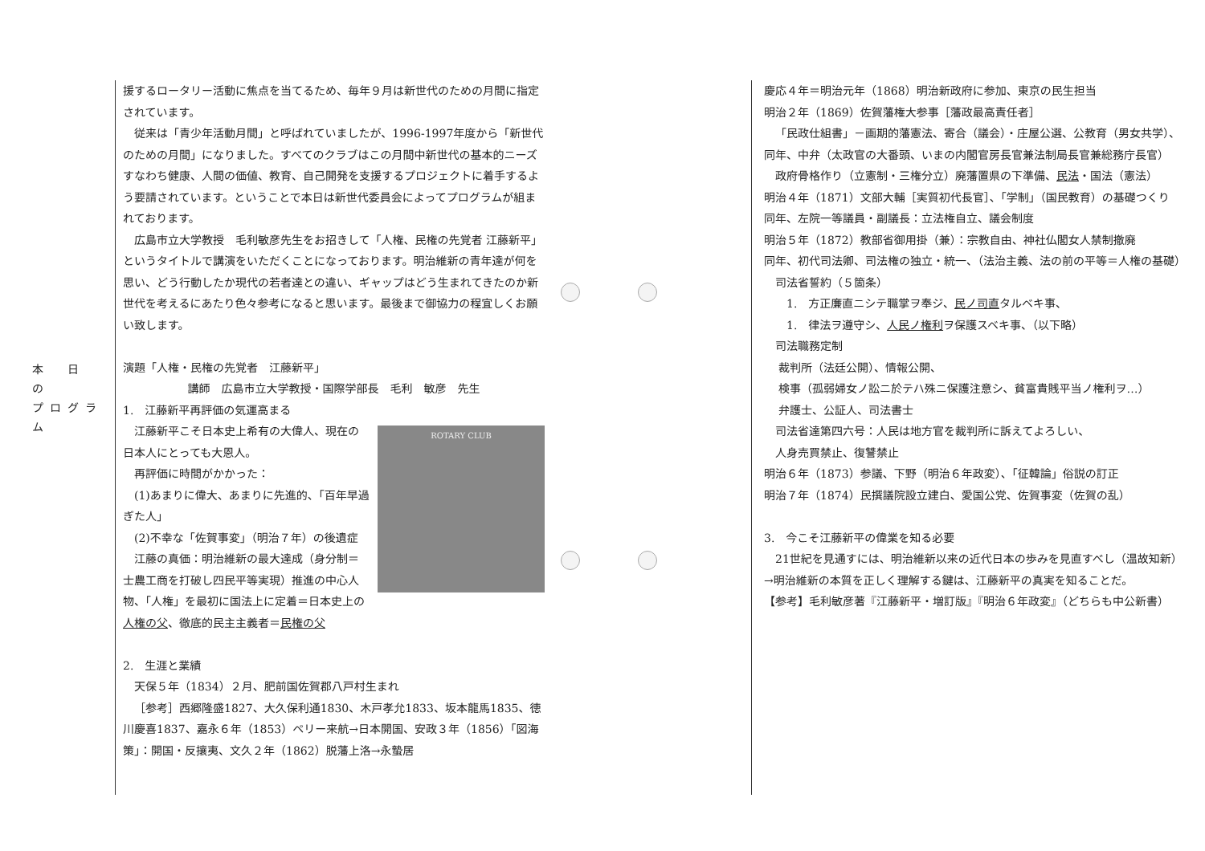本　日　の
プログラム
援するロータリー活動に焦点を当てるため、毎年９月は新世代のための月間に指定されています。
従来は「青少年活動月間」と呼ばれていましたが、1996-1997年度から「新世代のための月間」になりました。すべてのクラブはこの月間中新世代の基本的ニーズすなわち健康、人間の価値、教育、自己開発を支援するプロジェクトに着手するよう要請されています。ということで本日は新世代委員会によってプログラムが組まれております。
広島市立大学教授　毛利敏彦先生をお招きして「人権、民権の先覚者 江藤新平」というタイトルで講演をいただくことになっております。明治維新の青年達が何を思い、どう行動したか現代の若者達との違い、ギャップはどう生まれてきたのか新世代を考えるにあたり色々参考になると思います。最後まで御協力の程宜しくお願い致します。
演題「人権・民権の先覚者　江藤新平」
講師　広島市立大学教授・国際学部長　毛利　敏彦　先生
1.　江藤新平再評価の気運高まる
ROTARY CLUB
江藤新平こそ日本史上希有の大偉人、現在の日本人にとっても大恩人。
再評価に時間がかかった：
(1)あまりに偉大、あまりに先進的、「百年早過ぎた人」
(2)不幸な「佐賀事変」（明治７年）の後遺症
江藤の真価：明治維新の最大達成（身分制＝士農工商を打破し四民平等実現）推進の中心人物、「人権」を最初に国法上に定着＝日本史上の人権の父、徹底的民主主義者＝民権の父
2.　生涯と業績
天保５年（1834）２月、肥前国佐賀郡八戸村生まれ
［参考］西郷隆盛1827、大久保利通1830、木戸孝允1833、坂本龍馬1835、徳川慶喜1837、嘉永６年（1853）ペリー来航→日本開国、安政３年（1856）「図海策」：開国・反攘夷、文久２年（1862）脱藩上洛→永蟄居
慶応４年＝明治元年（1868）明治新政府に参加、東京の民生担当
明治２年（1869）佐賀藩権大参事［藩政最高責任者］
「民政仕組書」－画期的藩憲法、寄合（議会）・庄屋公選、公教育（男女共学）、同年、中弁（太政官の大番頭、いまの内閣官房長官兼法制局長官兼総務庁長官）
政府骨格作り（立憲制・三権分立）廃藩置県の下準備、民法・国法（憲法）
明治４年（1871）文部大輔［実質初代長官］、「学制」（国民教育）の基礎つくり
同年、左院一等議員・副議長：立法権自立、議会制度
明治５年（1872）教部省御用掛（兼）：宗教自由、神社仏閣女人禁制撤廃
同年、初代司法卿、司法権の独立・統一、（法治主義、法の前の平等＝人権の基礎）
司法省誓約（５箇条）
1.　方正廉直ニシテ職掌ヲ奉ジ、民ノ司直タルベキ事、
1.　律法ヲ遵守シ、人民ノ権利ヲ保護スベキ事、（以下略）
司法職務定制
裁判所（法廷公開）、情報公開、
検事（孤弱婦女ノ訟ニ於テハ殊ニ保護注意シ、貧富貴賎平当ノ権利ヲ…）
弁護士、公証人、司法書士
司法省達第四六号：人民は地方官を裁判所に訴えてよろしい、
人身売買禁止、復讐禁止
明治６年（1873）参議、下野（明治６年政変）、「征韓論」俗説の訂正
明治７年（1874）民撰議院設立建白、愛国公党、佐賀事変（佐賀の乱）
3.　今こそ江藤新平の偉業を知る必要
21世紀を見通すには、明治維新以来の近代日本の歩みを見直すべし（温故知新）→明治維新の本質を正しく理解する鍵は、江藤新平の真実を知ることだ。
【参考】毛利敏彦著『江藤新平・増訂版』『明治６年政変』（どちらも中公新書）